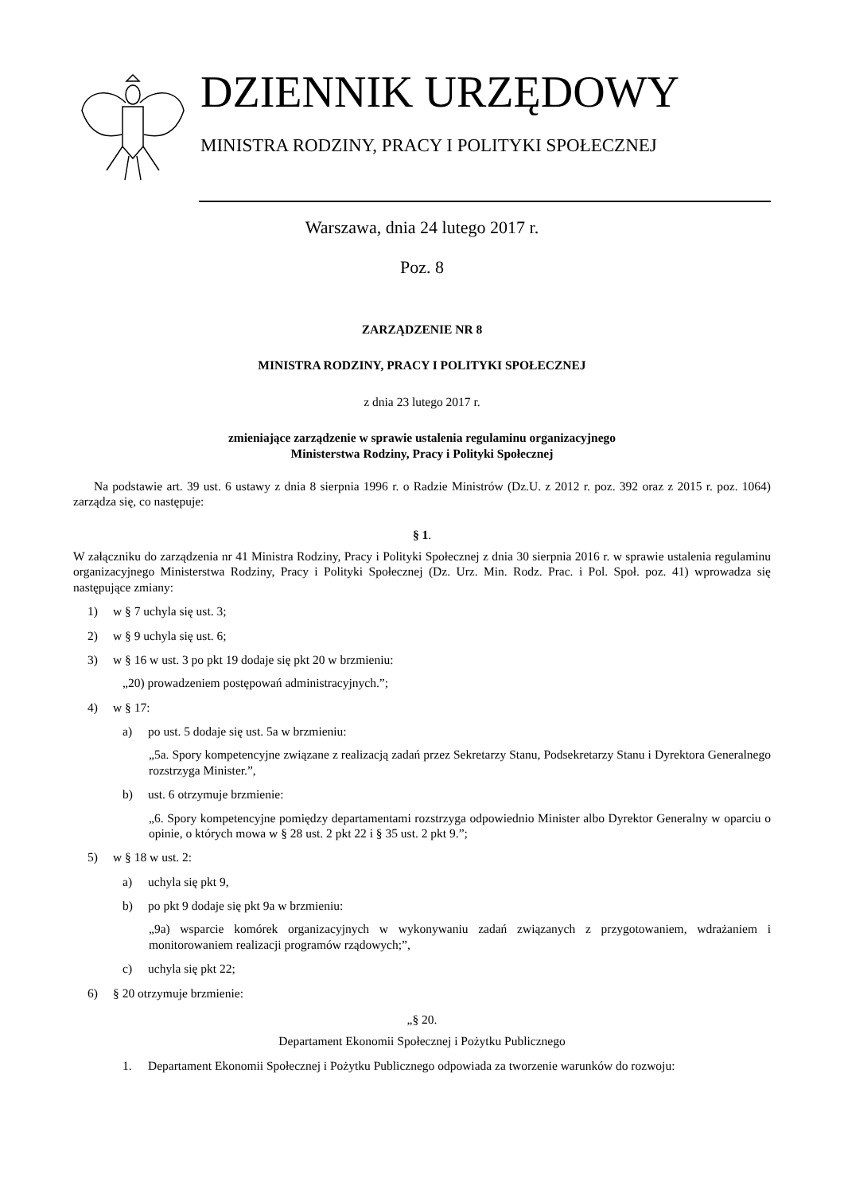DZIENNIK URZĘDOWY
MINISTRA RODZINY, PRACY I POLITYKI SPOŁECZNEJ
Warszawa, dnia 24 lutego 2017 r.
Poz. 8
ZARZĄDZENIE NR 8
MINISTRA RODZINY, PRACY I POLITYKI SPOŁECZNEJ
z dnia 23 lutego 2017 r.
zmieniające zarządzenie w sprawie ustalenia regulaminu organizacyjnego
Ministerstwa Rodziny, Pracy i Polityki Społecznej
Na podstawie art. 39 ust. 6 ustawy z dnia 8 sierpnia 1996 r. o Radzie Ministrów (Dz.U. z 2012 r. poz. 392 oraz z 2015 r. poz. 1064) zarządza się, co następuje:
§ 1.
W załączniku do zarządzenia nr 41 Ministra Rodziny, Pracy i Polityki Społecznej z dnia 30 sierpnia 2016 r. w sprawie ustalenia regulaminu organizacyjnego Ministerstwa Rodziny, Pracy i Polityki Społecznej (Dz. Urz. Min. Rodz. Prac. i Pol. Społ. poz. 41) wprowadza się następujące zmiany:
1) w § 7 uchyla się ust. 3;
2) w § 9 uchyla się ust. 6;
3) w § 16 w ust. 3 po pkt 19 dodaje się pkt 20 w brzmieniu:
„20) prowadzeniem postępowań administracyjnych.”;
4) w § 17:
a) po ust. 5 dodaje się ust. 5a w brzmieniu:
„5a. Spory kompetencyjne związane z realizacją zadań przez Sekretarzy Stanu, Podsekretarzy Stanu i Dyrektora Generalnego rozstrzyga Minister.”,
b) ust. 6 otrzymuje brzmienie:
„6. Spory kompetencyjne pomiędzy departamentami rozstrzyga odpowiednio Minister albo Dyrektor Generalny w oparciu o opinie, o których mowa w § 28 ust. 2 pkt 22 i § 35 ust. 2 pkt 9.”;
5) w § 18 w ust. 2:
a) uchyla się pkt 9,
b) po pkt 9 dodaje się pkt 9a w brzmieniu:
„9a) wsparcie komórek organizacyjnych w wykonywaniu zadań związanych z przygotowaniem, wdrażaniem i monitorowaniem realizacji programów rządowych;”,
c) uchyla się pkt 22;
6) § 20 otrzymuje brzmienie:
„§ 20.
Departament Ekonomii Społecznej i Pożytku Publicznego
1. Departament Ekonomii Społecznej i Pożytku Publicznego odpowiada za tworzenie warunków do rozwoju: